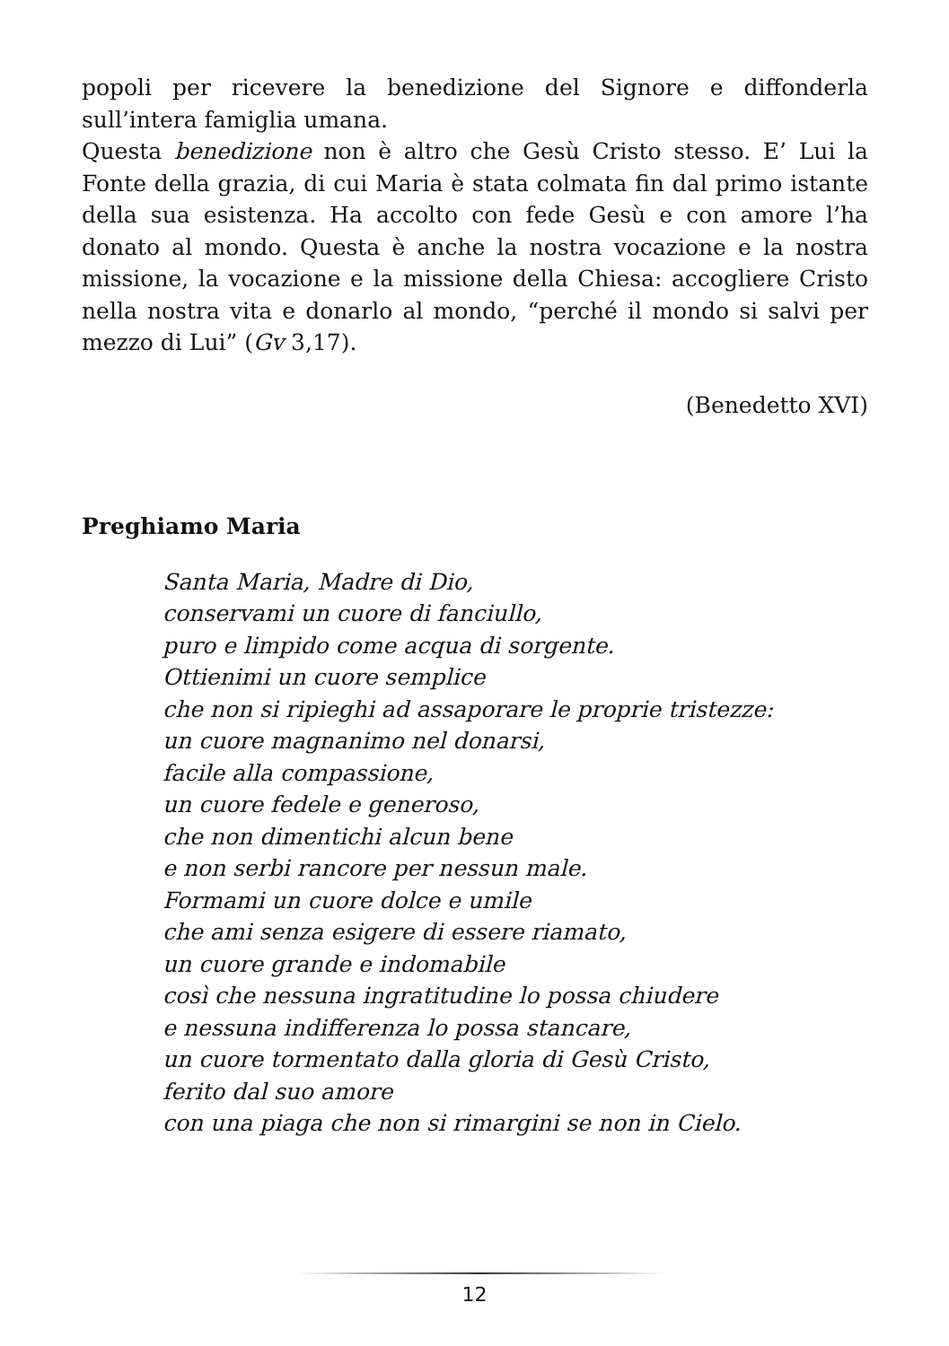popoli per ricevere la benedizione del Signore e diffonderla sull’intera famiglia umana.
Questa benedizione non è altro che Gesù Cristo stesso. E’ Lui la Fonte della grazia, di cui Maria è stata colmata fin dal primo istante della sua esistenza. Ha accolto con fede Gesù e con amore l’ha donato al mondo. Questa è anche la nostra vocazione e la nostra missione, la vocazione e la missione della Chiesa: accogliere Cristo nella nostra vita e donarlo al mondo, “perché il mondo si salvi per mezzo di Lui” (Gv 3,17).
(Benedetto XVI)
Preghiamo Maria
Santa Maria, Madre di Dio,
conservami un cuore di fanciullo,
puro e limpido come acqua di sorgente.
Ottienimi un cuore semplice
che non si ripieghi ad assaporare le proprie tristezze:
un cuore magnanimo nel donarsi,
facile alla compassione,
un cuore fedele e generoso,
che non dimentichi alcun bene
e non serbi rancore per nessun male.
Formami un cuore dolce e umile
che ami senza esigere di essere riamato,
un cuore grande e indomabile
così che nessuna ingratitudine lo possa chiudere
e nessuna indifferenza lo possa stancare,
un cuore tormentato dalla gloria di Gesù Cristo,
ferito dal suo amore
con una piaga che non si rimargini se non in Cielo.
12